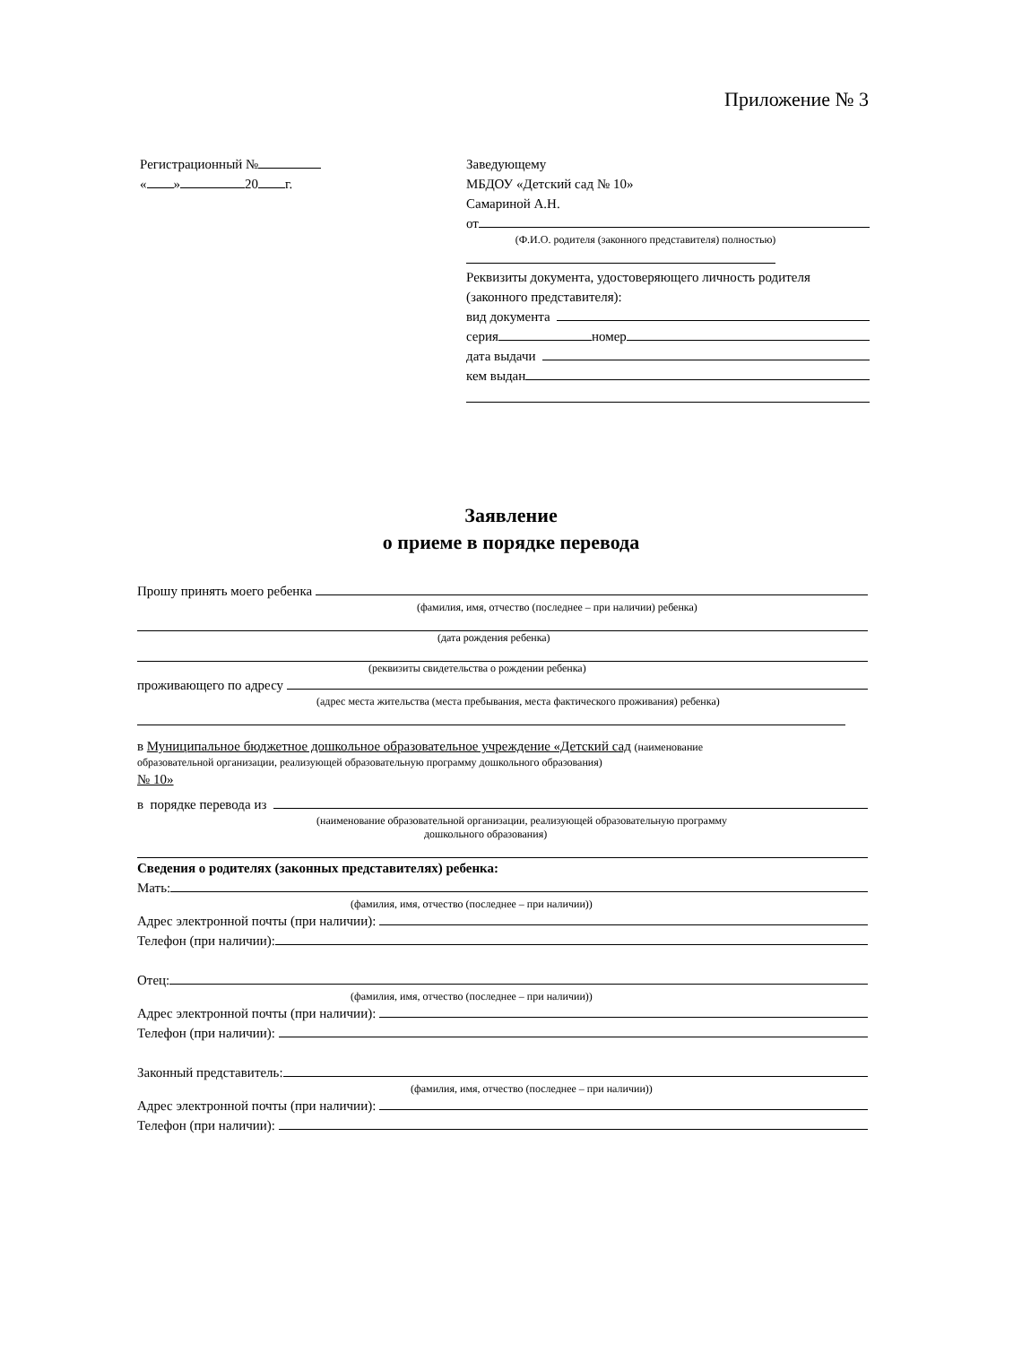Приложение № 3
Регистрационный №
« » 20 г.
Заведующему
МБДОУ «Детский сад № 10»
Самариной А.Н.
от
(Ф.И.О. родителя (законного представителя) полностью)
Реквизиты документа, удостоверяющего личность родителя (законного представителя):
вид документа
серия номер
дата выдачи
кем выдан
Заявление
о приеме в порядке перевода
Прошу принять моего ребенка
(фамилия, имя, отчество (последнее – при наличии) ребенка)
(дата рождения ребенка)
(реквизиты свидетельства о рождении ребенка)
проживающего по адресу
(адрес места жительства (места пребывания, места фактического проживания) ребенка)
в Муниципальное бюджетное дошкольное образовательное учреждение «Детский сад (наименование
образовательной организации, реализующей образовательную программу дошкольного образования)
№ 10»
в порядке перевода из
(наименование образовательной организации, реализующей образовательную программу
дошкольного образования)
Сведения о родителях (законных представителях) ребенка:
Мать:
(фамилия, имя, отчество (последнее – при наличии))
Адрес электронной почты (при наличии):
Телефон (при наличии):
Отец:
(фамилия, имя, отчество (последнее – при наличии))
Адрес электронной почты (при наличии):
Телефон (при наличии):
Законный представитель:
(фамилия, имя, отчество (последнее – при наличии))
Адрес электронной почты (при наличии):
Телефон (при наличии):